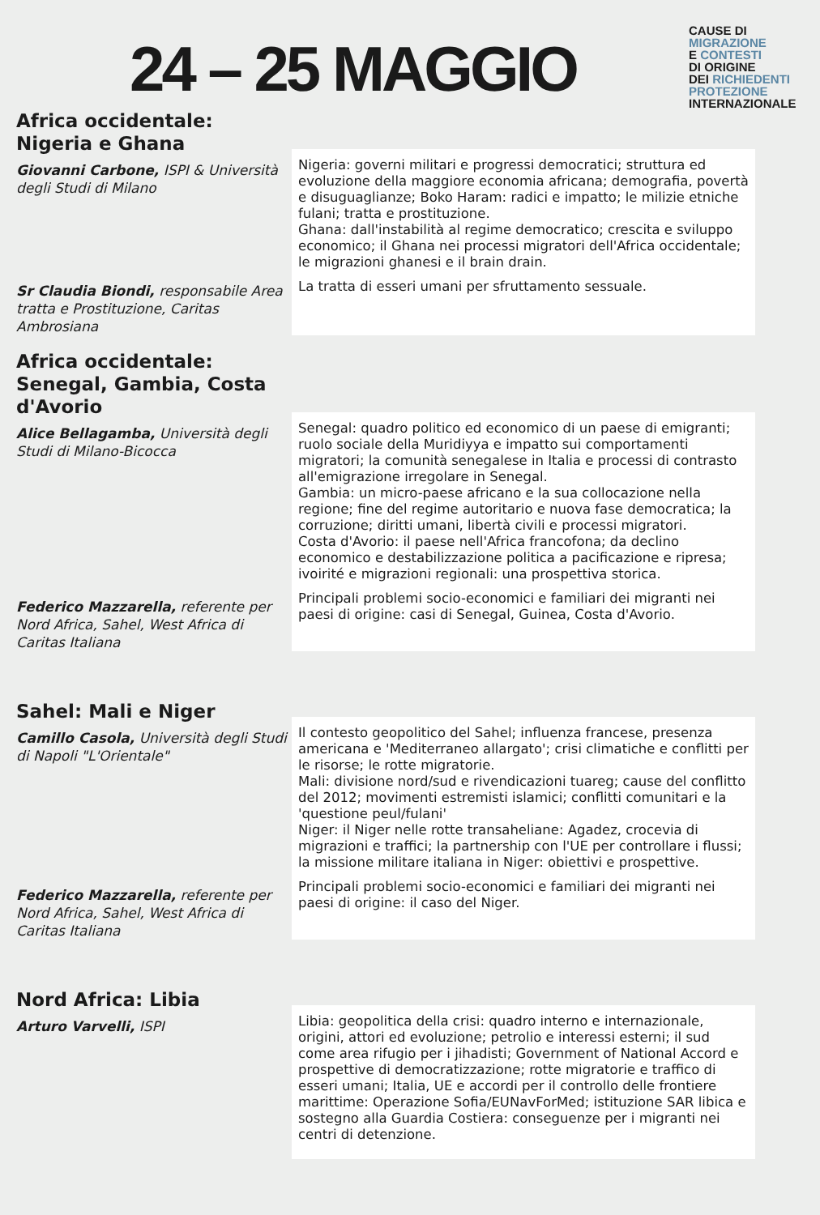24 – 25 MAGGIO
CAUSE DI
MIGRAZIONE
E CONTESTI
DI ORIGINE
DEI RICHIEDENTI
PROTEZIONE
INTERNAZIONALE
Africa occidentale: Nigeria e Ghana
Giovanni Carbone, ISPI & Università degli Studi di Milano
Sr Claudia Biondi, responsabile Area tratta e Prostituzione, Caritas Ambrosiana
Nigeria: governi militari e progressi democratici; struttura ed evoluzione della maggiore economia africana; demografia, povertà e disuguaglianze; Boko Haram: radici e impatto; le milizie etniche fulani; tratta e prostituzione.
Ghana: dall'instabilità al regime democratico; crescita e sviluppo economico; il Ghana nei processi migratori dell'Africa occidentale; le migrazioni ghanesi e il brain drain.
La tratta di esseri umani per sfruttamento sessuale.
Africa occidentale: Senegal, Gambia, Costa d'Avorio
Alice Bellagamba, Università degli Studi di Milano-Bicocca
Federico Mazzarella, referente per Nord Africa, Sahel, West Africa di Caritas Italiana
Senegal: quadro politico ed economico di un paese di emigranti; ruolo sociale della Muridiyya e impatto sui comportamenti migratori; la comunità senegalese in Italia e processi di contrasto all'emigrazione irregolare in Senegal.
Gambia: un micro-paese africano e la sua collocazione nella regione; fine del regime autoritario e nuova fase democratica; la corruzione; diritti umani, libertà civili e processi migratori.
Costa d'Avorio: il paese nell'Africa francofona; da declino economico e destabilizzazione politica a pacificazione e ripresa; ivoirité e migrazioni regionali: una prospettiva storica.
Principali problemi socio-economici e familiari dei migranti nei paesi di origine: casi di Senegal, Guinea, Costa d'Avorio.
Sahel: Mali e Niger
Camillo Casola, Università degli Studi di Napoli "L'Orientale"
Federico Mazzarella, referente per Nord Africa, Sahel, West Africa di Caritas Italiana
Il contesto geopolitico del Sahel; influenza francese, presenza americana e 'Mediterraneo allargato'; crisi climatiche e conflitti per le risorse; le rotte migratorie.
Mali: divisione nord/sud e rivendicazioni tuareg; cause del conflitto del 2012; movimenti estremisti islamici; conflitti comunitari e la 'questione peul/fulani'
Niger: il Niger nelle rotte transaheliane: Agadez, crocevia di migrazioni e traffici; la partnership con l'UE per controllare i flussi; la missione militare italiana in Niger: obiettivi e prospettive.
Principali problemi socio-economici e familiari dei migranti nei paesi di origine: il caso del Niger.
Nord Africa: Libia
Arturo Varvelli, ISPI
Libia: geopolitica della crisi: quadro interno e internazionale, origini, attori ed evoluzione; petrolio e interessi esterni; il sud come area rifugio per i jihadisti; Government of National Accord e prospettive di democratizzazione; rotte migratorie e traffico di esseri umani; Italia, UE e accordi per il controllo delle frontiere marittime: Operazione Sofia/EUNavForMed; istituzione SAR libica e sostegno alla Guardia Costiera: conseguenze per i migranti nei centri di detenzione.